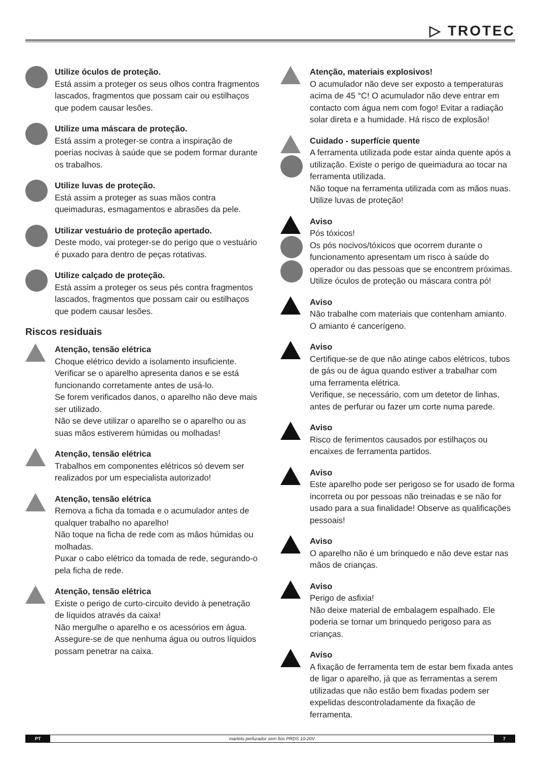▷ TROTEC
Utilize óculos de proteção.
Está assim a proteger os seus olhos contra fragmentos lascados, fragmentos que possam cair ou estilhaços que podem causar lesões.
Utilize uma máscara de proteção.
Está assim a proteger-se contra a inspiração de poerias nocivas à saúde que se podem formar durante os trabalhos.
Utilize luvas de proteção.
Está assim a proteger as suas mãos contra queimaduras, esmagamentos e abrasões da pele.
Utilizar vestuário de proteção apertado.
Deste modo, vai proteger-se do perigo que o vestuário é puxado para dentro de peças rotativas.
Utilize calçado de proteção.
Está assim a proteger os seus pés contra fragmentos lascados, fragmentos que possam cair ou estilhaços que podem causar lesões.
Riscos residuais
Atenção, tensão elétrica
Choque elétrico devido a isolamento insuficiente.
Verificar se o aparelho apresenta danos e se está funcionando corretamente antes de usá-lo.
Se forem verificados danos, o aparelho não deve mais ser utilizado.
Não se deve utilizar o aparelho se o aparelho ou as suas mãos estiverem húmidas ou molhadas!
Atenção, tensão elétrica
Trabalhos em componentes elétricos só devem ser realizados por um especialista autorizado!
Atenção, tensão elétrica
Remova a ficha da tomada e o acumulador antes de qualquer trabalho no aparelho!
Não toque na ficha de rede com as mãos húmidas ou molhadas.
Puxar o cabo elétrico da tomada de rede, segurando-o pela ficha de rede.
Atenção, tensão elétrica
Existe o perigo de curto-circuito devido à penetração de líquidos através da caixa!
Não mergulhe o aparelho e os acessórios em água.
Assegure-se de que nenhuma água ou outros líquidos possam penetrar na caixa.
Atenção, materiais explosivos!
O acumulador não deve ser exposto a temperaturas acima de 45 °C! O acumulador não deve entrar em contacto com água nem com fogo! Evitar a radiação solar direta e a humidade. Há risco de explosão!
Cuidado - superfície quente
A ferramenta utilizada pode estar ainda quente após a utilização. Existe o perigo de queimadura ao tocar na ferramenta utilizada.
Não toque na ferramenta utilizada com as mãos nuas. Utilize luvas de proteção!
Aviso
Pós tóxicos!
Os pós nocivos/tóxicos que ocorrem durante o funcionamento apresentam um risco à saúde do operador ou das pessoas que se encontrem próximas. Utilize óculos de proteção ou máscara contra pó!
Aviso
Não trabalhe com materiais que contenham amianto. O amianto é cancerígeno.
Aviso
Certifique-se de que não atinge cabos elétricos, tubos de gás ou de água quando estiver a trabalhar com uma ferramenta elétrica.
Verifique, se necessário, com um detetor de linhas, antes de perfurar ou fazer um corte numa parede.
Aviso
Risco de ferimentos causados por estilhaços ou encaixes de ferramenta partidos.
Aviso
Este aparelho pode ser perigoso se for usado de forma incorreta ou por pessoas não treinadas e se não for usado para a sua finalidade! Observe as qualificações pessoais!
Aviso
O aparelho não é um brinquedo e não deve estar nas mãos de crianças.
Aviso
Perigo de asfixia!
Não deixe material de embalagem espalhado. Ele poderia se tornar um brinquedo perigoso para as crianças.
Aviso
A fixação de ferramenta tem de estar bem fixada antes de ligar o aparelho, já que as ferramentas a serem utilizadas que não estão bem fixadas podem ser expelidas descontroladamente da fixação de ferramenta.
PT martelo perfurador sem fios PRDS 10-20V 7